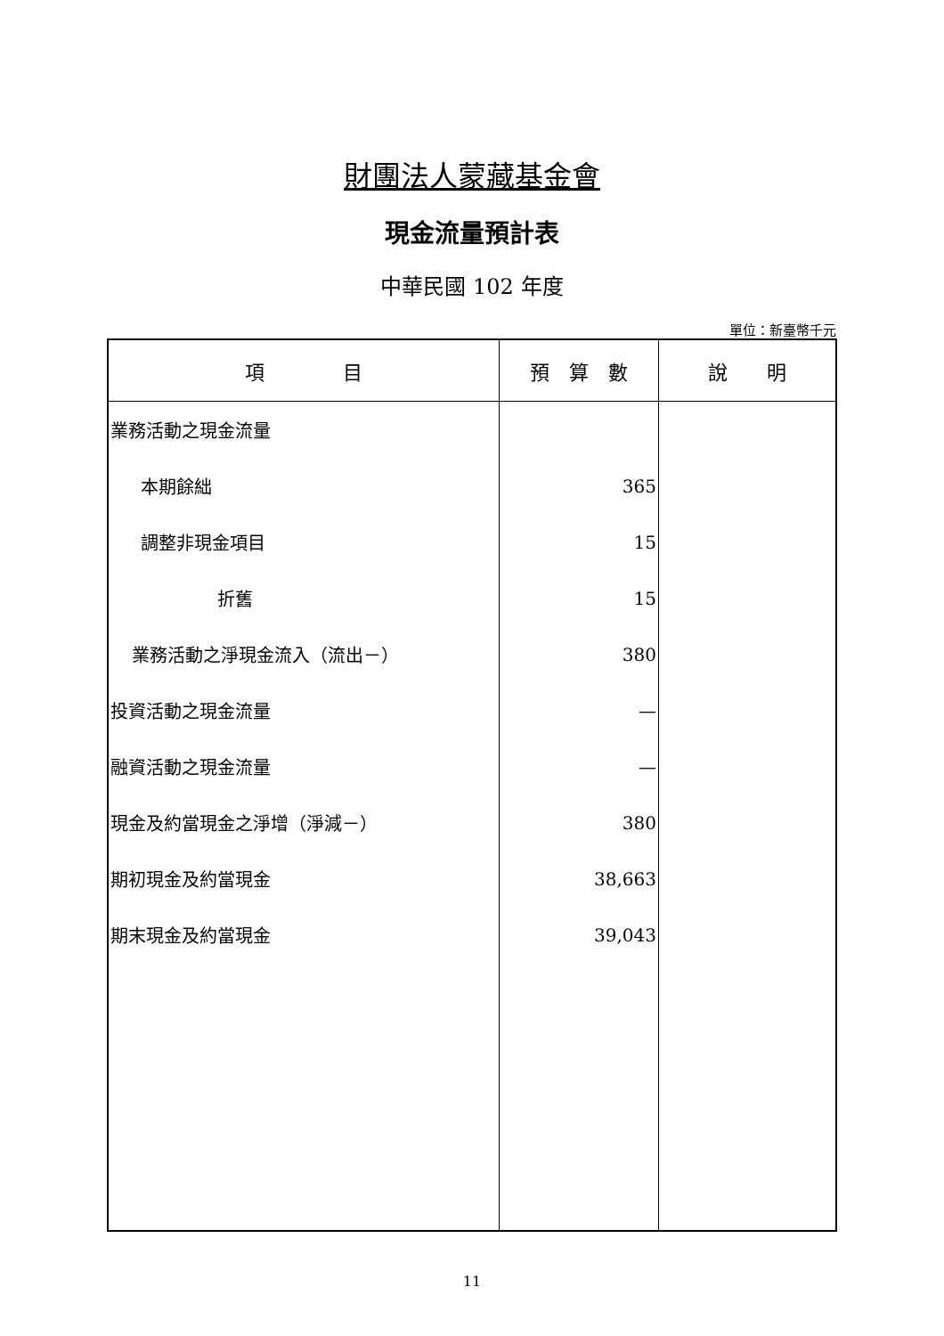財團法人蒙藏基金會
現金流量預計表
中華民國 102 年度
單位：新臺幣千元
| 項 目 | 預 算 數 | 說 明 |
| --- | --- | --- |
| 業務活動之現金流量 | | |
| 本期餘絀 | 365 | |
| 調整非現金項目 | 15 | |
| 折舊 | 15 | |
| 業務活動之淨現金流入（流出－） | 380 | |
| 投資活動之現金流量 | — | |
| 融資活動之現金流量 | — | |
| 現金及約當現金之淨增（淨減－） | 380 | |
| 期初現金及約當現金 | 38,663 | |
| 期末現金及約當現金 | 39,043 | |
11